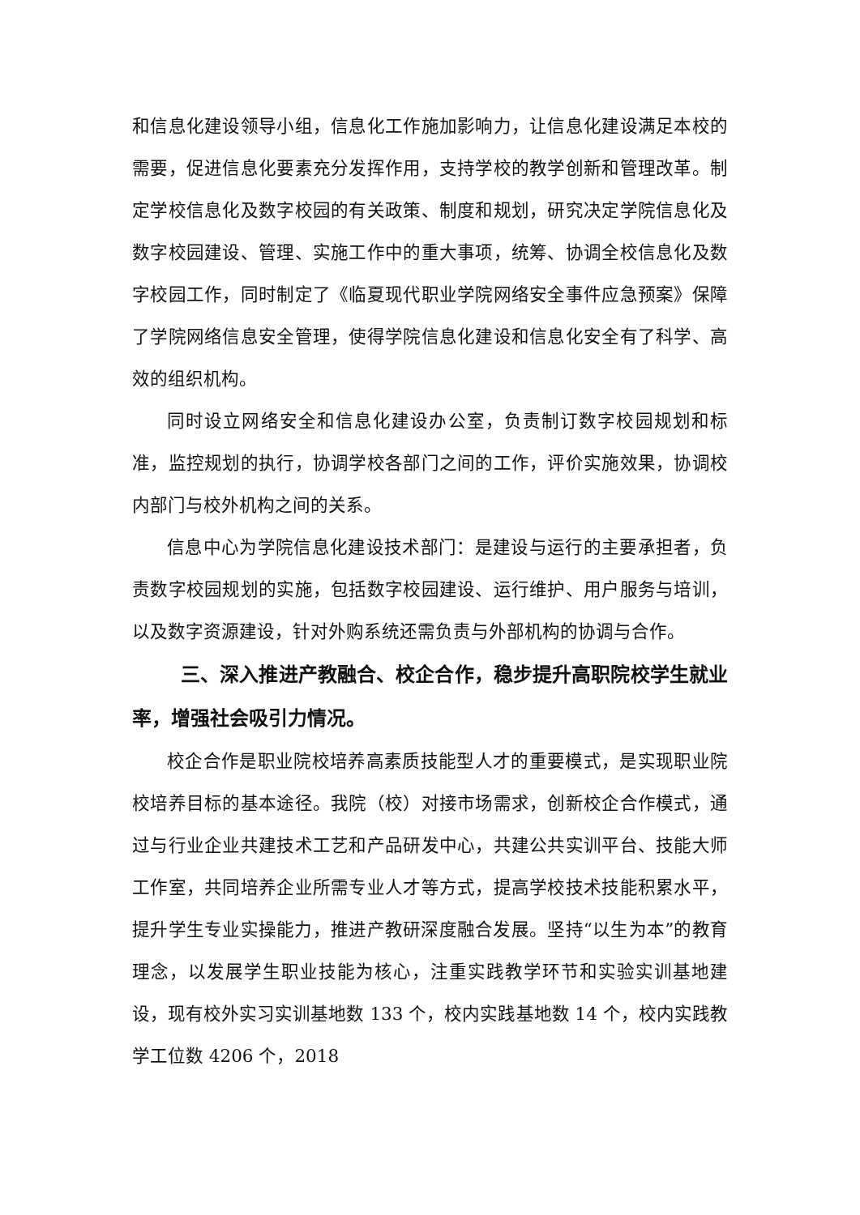和信息化建设领导小组，信息化工作施加影响力，让信息化建设满足本校的需要，促进信息化要素充分发挥作用，支持学校的教学创新和管理改革。制定学校信息化及数字校园的有关政策、制度和规划，研究决定学院信息化及数字校园建设、管理、实施工作中的重大事项，统筹、协调全校信息化及数字校园工作，同时制定了《临夏现代职业学院网络安全事件应急预案》保障了学院网络信息安全管理，使得学院信息化建设和信息化安全有了科学、高效的组织机构。
同时设立网络安全和信息化建设办公室，负责制订数字校园规划和标准，监控规划的执行，协调学校各部门之间的工作，评价实施效果，协调校内部门与校外机构之间的关系。
信息中心为学院信息化建设技术部门：是建设与运行的主要承担者，负责数字校园规划的实施，包括数字校园建设、运行维护、用户服务与培训，以及数字资源建设，针对外购系统还需负责与外部机构的协调与合作。
三、深入推进产教融合、校企合作，稳步提升高职院校学生就业率，增强社会吸引力情况。
校企合作是职业院校培养高素质技能型人才的重要模式，是实现职业院校培养目标的基本途径。我院（校）对接市场需求，创新校企合作模式，通过与行业企业共建技术工艺和产品研发中心，共建公共实训平台、技能大师工作室，共同培养企业所需专业人才等方式，提高学校技术技能积累水平，提升学生专业实操能力，推进产教研深度融合发展。坚持“以生为本”的教育理念，以发展学生职业技能为核心，注重实践教学环节和实验实训基地建设，现有校外实习实训基地数 133 个，校内实践基地数 14 个，校内实践教学工位数 4206 个，2018